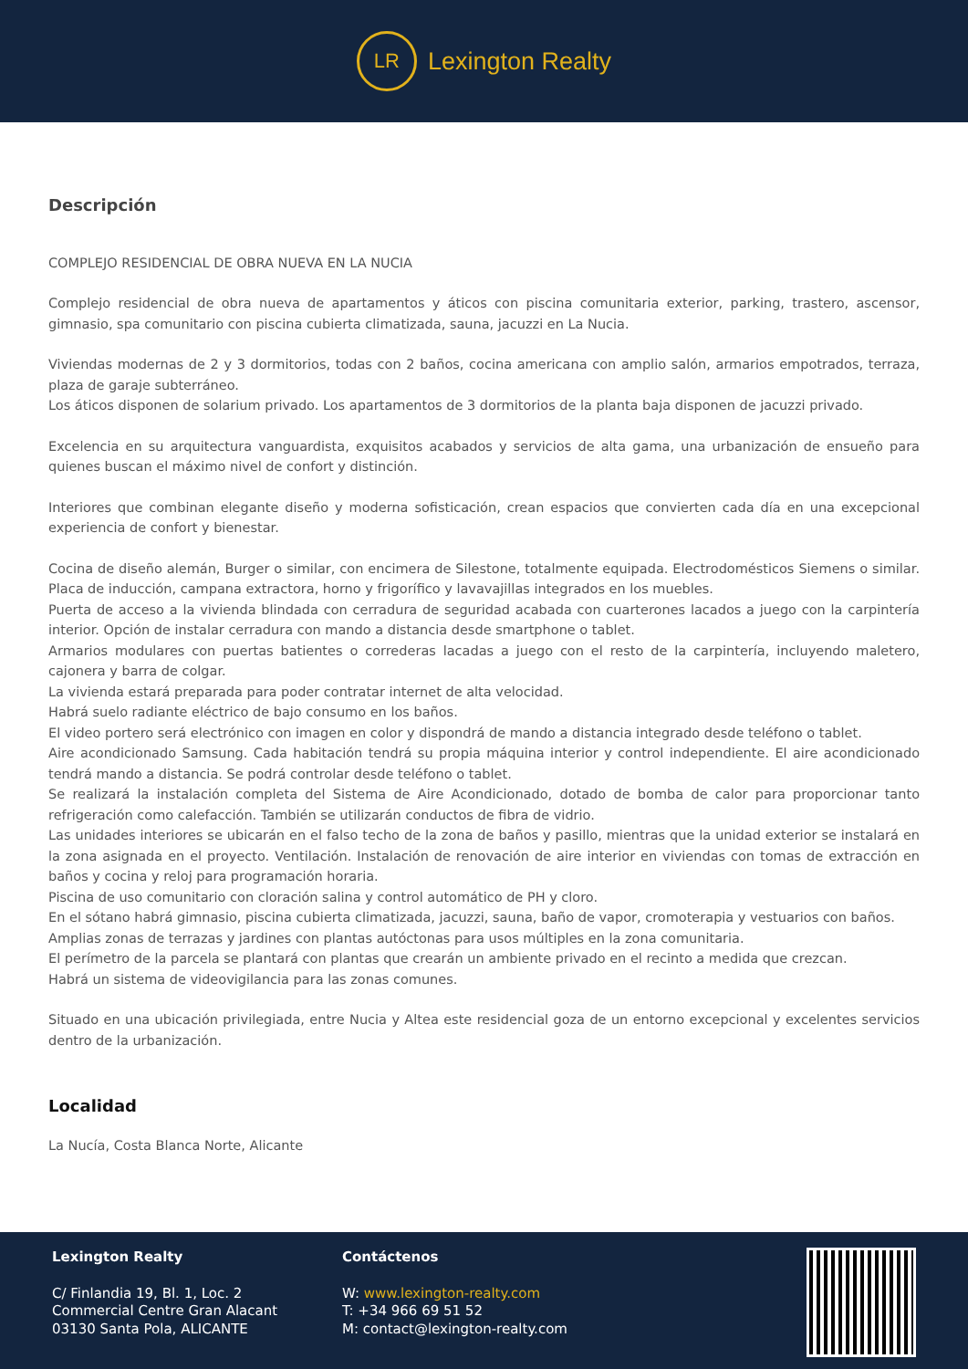LR
Lexington Realty
Descripción
COMPLEJO RESIDENCIAL DE OBRA NUEVA EN LA NUCIA
Complejo residencial de obra nueva de apartamentos y áticos con piscina comunitaria exterior, parking, trastero, ascensor, gimnasio, spa comunitario con piscina cubierta climatizada, sauna, jacuzzi en La Nucia.
Viviendas modernas de 2 y 3 dormitorios, todas con 2 baños, cocina americana con amplio salón, armarios empotrados, terraza, plaza de garaje subterráneo.
Los áticos disponen de solarium privado. Los apartamentos de 3 dormitorios de la planta baja disponen de jacuzzi privado.
Excelencia en su arquitectura vanguardista, exquisitos acabados y servicios de alta gama, una urbanización de ensueño para quienes buscan el máximo nivel de confort y distinción.
Interiores que combinan elegante diseño y moderna sofisticación, crean espacios que convierten cada día en una excepcional experiencia de confort y bienestar.
Cocina de diseño alemán, Burger o similar, con encimera de Silestone, totalmente equipada. Electrodomésticos Siemens o similar. Placa de inducción, campana extractora, horno y frigorífico y lavavajillas integrados en los muebles.
Puerta de acceso a la vivienda blindada con cerradura de seguridad acabada con cuarterones lacados a juego con la carpintería interior. Opción de instalar cerradura con mando a distancia desde smartphone o tablet.
Armarios modulares con puertas batientes o correderas lacadas a juego con el resto de la carpintería, incluyendo maletero, cajonera y barra de colgar.
La vivienda estará preparada para poder contratar internet de alta velocidad.
Habrá suelo radiante eléctrico de bajo consumo en los baños.
El video portero será electrónico con imagen en color y dispondrá de mando a distancia integrado desde teléfono o tablet.
Aire acondicionado Samsung. Cada habitación tendrá su propia máquina interior y control independiente. El aire acondicionado tendrá mando a distancia. Se podrá controlar desde teléfono o tablet.
Se realizará la instalación completa del Sistema de Aire Acondicionado, dotado de bomba de calor para proporcionar tanto refrigeración como calefacción. También se utilizarán conductos de fibra de vidrio.
Las unidades interiores se ubicarán en el falso techo de la zona de baños y pasillo, mientras que la unidad exterior se instalará en la zona asignada en el proyecto. Ventilación. Instalación de renovación de aire interior en viviendas con tomas de extracción en baños y cocina y reloj para programación horaria.
Piscina de uso comunitario con cloración salina y control automático de PH y cloro.
En el sótano habrá gimnasio, piscina cubierta climatizada, jacuzzi, sauna, baño de vapor, cromoterapia y vestuarios con baños.
Amplias zonas de terrazas y jardines con plantas autóctonas para usos múltiples en la zona comunitaria.
El perímetro de la parcela se plantará con plantas que crearán un ambiente privado en el recinto a medida que crezcan.
Habrá un sistema de videovigilancia para las zonas comunes.
Situado en una ubicación privilegiada, entre Nucia y Altea este residencial goza de un entorno excepcional y excelentes servicios dentro de la urbanización.
Localidad
La Nucía, Costa Blanca Norte, Alicante
Lexington Realty
C/ Finlandia 19, Bl. 1, Loc. 2
Commercial Centre Gran Alacant
03130 Santa Pola, ALICANTE
Contáctenos
W: www.lexington-realty.com
T: +34 966 69 51 52
M: contact@lexington-realty.com